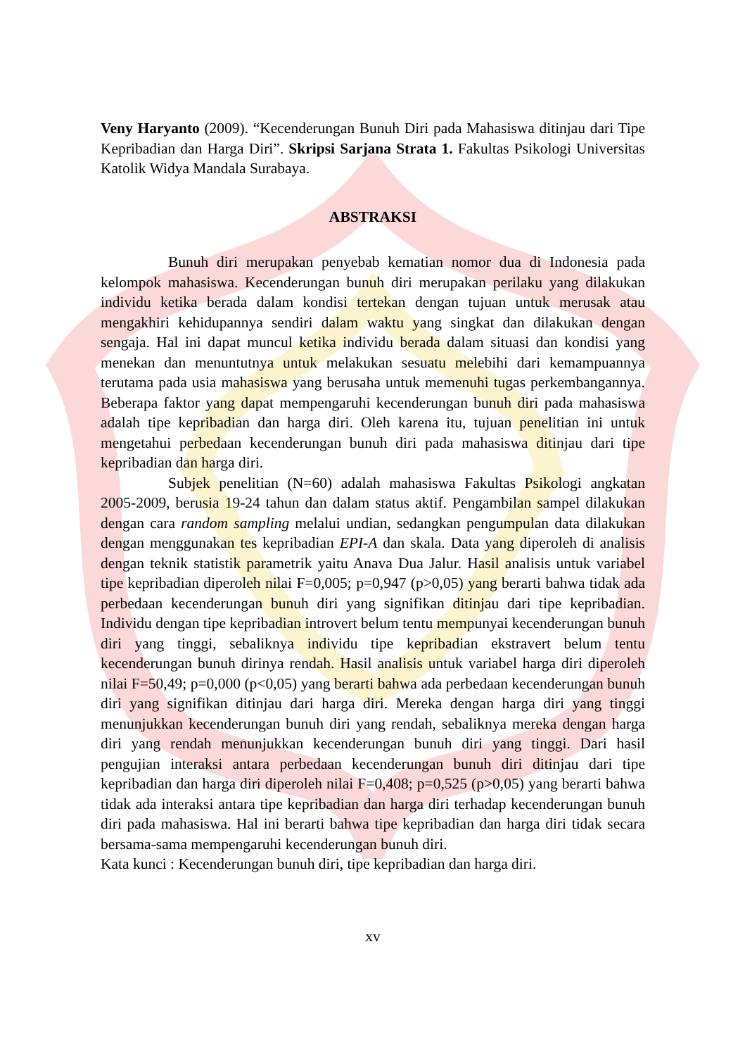Veny Haryanto (2009). “Kecenderungan Bunuh Diri pada Mahasiswa ditinjau dari Tipe Kepribadian dan Harga Diri”. Skripsi Sarjana Strata 1. Fakultas Psikologi Universitas Katolik Widya Mandala Surabaya.
ABSTRAKSI
Bunuh diri merupakan penyebab kematian nomor dua di Indonesia pada kelompok mahasiswa. Kecenderungan bunuh diri merupakan perilaku yang dilakukan individu ketika berada dalam kondisi tertekan dengan tujuan untuk merusak atau mengakhiri kehidupannya sendiri dalam waktu yang singkat dan dilakukan dengan sengaja. Hal ini dapat muncul ketika individu berada dalam situasi dan kondisi yang menekan dan menuntutnya untuk melakukan sesuatu melebihi dari kemampuannya terutama pada usia mahasiswa yang berusaha untuk memenuhi tugas perkembangannya. Beberapa faktor yang dapat mempengaruhi kecenderungan bunuh diri pada mahasiswa adalah tipe kepribadian dan harga diri. Oleh karena itu, tujuan penelitian ini untuk mengetahui perbedaan kecenderungan bunuh diri pada mahasiswa ditinjau dari tipe kepribadian dan harga diri.
Subjek penelitian (N=60) adalah mahasiswa Fakultas Psikologi angkatan 2005-2009, berusia 19-24 tahun dan dalam status aktif. Pengambilan sampel dilakukan dengan cara random sampling melalui undian, sedangkan pengumpulan data dilakukan dengan menggunakan tes kepribadian EPI-A dan skala. Data yang diperoleh di analisis dengan teknik statistik parametrik yaitu Anava Dua Jalur. Hasil analisis untuk variabel tipe kepribadian diperoleh nilai F=0,005; p=0,947 (p>0,05) yang berarti bahwa tidak ada perbedaan kecenderungan bunuh diri yang signifikan ditinjau dari tipe kepribadian. Individu dengan tipe kepribadian introvert belum tentu mempunyai kecenderungan bunuh diri yang tinggi, sebaliknya individu tipe kepribadian ekstravert belum tentu kecenderungan bunuh dirinya rendah. Hasil analisis untuk variabel harga diri diperoleh nilai F=50,49; p=0,000 (p<0,05) yang berarti bahwa ada perbedaan kecenderungan bunuh diri yang signifikan ditinjau dari harga diri. Mereka dengan harga diri yang tinggi menunjukkan kecenderungan bunuh diri yang rendah, sebaliknya mereka dengan harga diri yang rendah menunjukkan kecenderungan bunuh diri yang tinggi. Dari hasil pengujian interaksi antara perbedaan kecenderungan bunuh diri ditinjau dari tipe kepribadian dan harga diri diperoleh nilai F=0,408; p=0,525 (p>0,05) yang berarti bahwa tidak ada interaksi antara tipe kepribadian dan harga diri terhadap kecenderungan bunuh diri pada mahasiswa. Hal ini berarti bahwa tipe kepribadian dan harga diri tidak secara bersama-sama mempengaruhi kecenderungan bunuh diri.
Kata kunci : Kecenderungan bunuh diri, tipe kepribadian dan harga diri.
xv